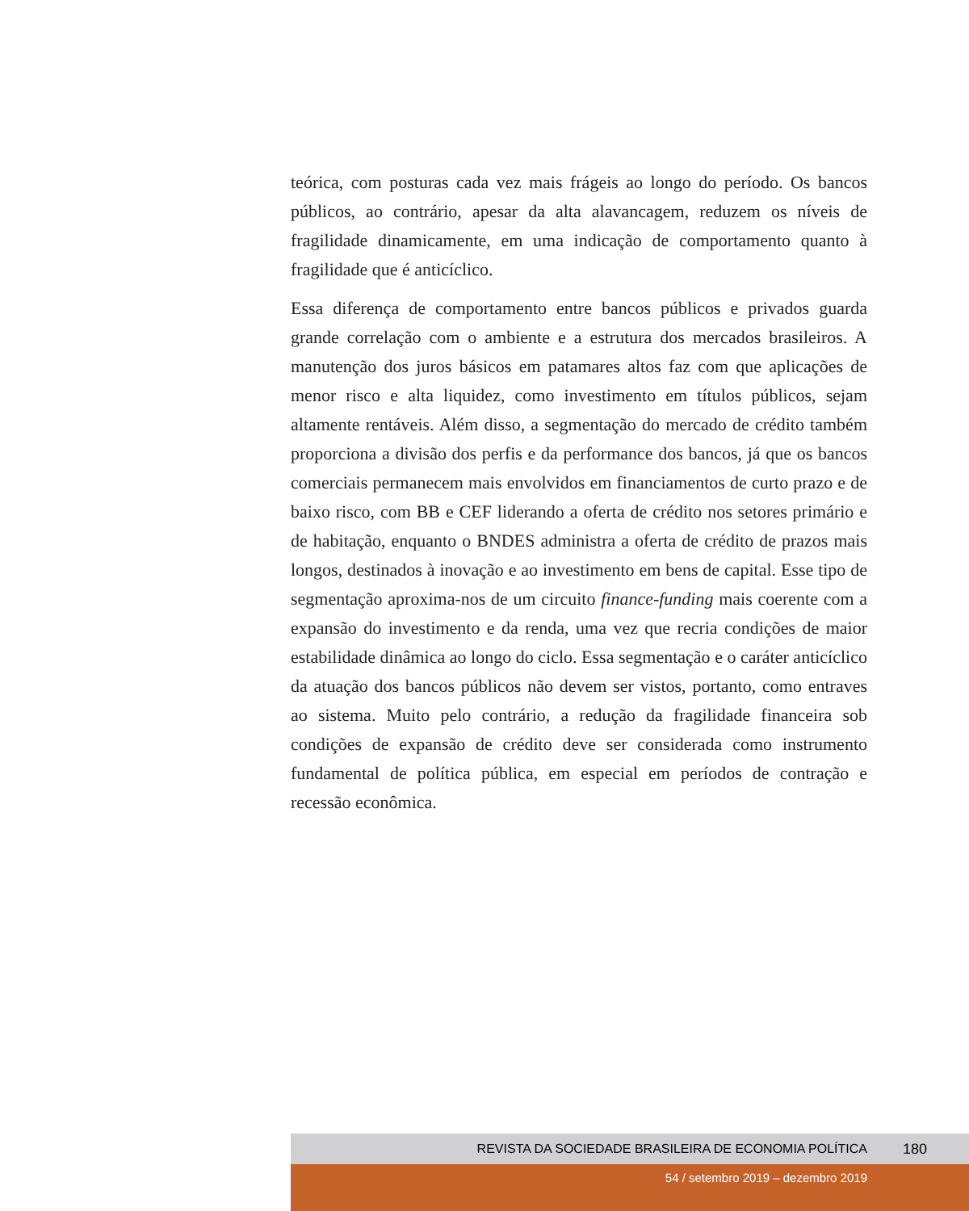teórica, com posturas cada vez mais frágeis ao longo do período. Os bancos públicos, ao contrário, apesar da alta alavancagem, reduzem os níveis de fragilidade dinamicamente, em uma indicação de comportamento quanto à fragilidade que é anticíclico.
Essa diferença de comportamento entre bancos públicos e privados guarda grande correlação com o ambiente e a estrutura dos mercados brasileiros. A manutenção dos juros básicos em patamares altos faz com que aplicações de menor risco e alta liquidez, como investimento em títulos públicos, sejam altamente rentáveis. Além disso, a segmentação do mercado de crédito também proporciona a divisão dos perfis e da performance dos bancos, já que os bancos comerciais permanecem mais envolvidos em financiamentos de curto prazo e de baixo risco, com BB e CEF liderando a oferta de crédito nos setores primário e de habitação, enquanto o BNDES administra a oferta de crédito de prazos mais longos, destinados à inovação e ao investimento em bens de capital. Esse tipo de segmentação aproxima-nos de um circuito finance-funding mais coerente com a expansão do investimento e da renda, uma vez que recria condições de maior estabilidade dinâmica ao longo do ciclo. Essa segmentação e o caráter anticíclico da atuação dos bancos públicos não devem ser vistos, portanto, como entraves ao sistema. Muito pelo contrário, a redução da fragilidade financeira sob condições de expansão de crédito deve ser considerada como instrumento fundamental de política pública, em especial em períodos de contração e recessão econômica.
REVISTA DA SOCIEDADE BRASILEIRA DE ECONOMIA POLÍTICA 180
54 / setembro 2019 – dezembro 2019